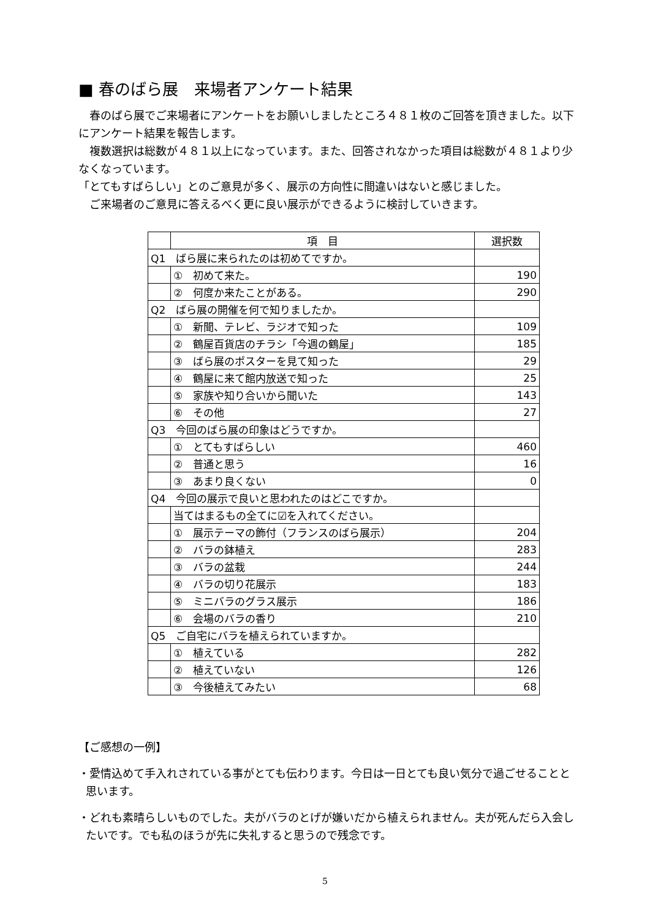■ 春のばら展　来場者アンケート結果
　春のばら展でご来場者にアンケートをお願いしましたところ４８１枚のご回答を頂きました。以下にアンケート結果を報告します。
　複数選択は総数が４８１以上になっています。また、回答されなかった項目は総数が４８１より少なくなっています。
「とてもすばらしい」とのご意見が多く、展示の方向性に間違いはないと感じました。
　ご来場者のご意見に答えるべく更に良い展示ができるように検討していきます。
| | 項 目 | 選択数 |
| --- | --- | --- |
| Q1 ばら展に来られたのは初めてですか。 | | |
| | ① 初めて来た。 | 190 |
| | ② 何度か来たことがある。 | 290 |
| Q2 ばら展の開催を何で知りましたか。 | | |
| | ① 新聞、テレビ、ラジオで知った | 109 |
| | ② 鶴屋百貨店のチラシ「今週の鶴屋」 | 185 |
| | ③ ばら展のポスターを見て知った | 29 |
| | ④ 鶴屋に来て館内放送で知った | 25 |
| | ⑤ 家族や知り合いから聞いた | 143 |
| | ⑥ その他 | 27 |
| Q3 今回のばら展の印象はどうですか。 | | |
| | ① とてもすばらしい | 460 |
| | ② 普通と思う | 16 |
| | ③ あまり良くない | 0 |
| Q4 今回の展示で良いと思われたのはどこですか。 | | |
| | 当てはまるもの全てに☑を入れてください。 | |
| | ① 展示テーマの飾付（フランスのばら展示） | 204 |
| | ② バラの鉢植え | 283 |
| | ③ バラの盆栽 | 244 |
| | ④ バラの切り花展示 | 183 |
| | ⑤ ミニバラのグラス展示 | 186 |
| | ⑥ 会場のバラの香り | 210 |
| Q5 ご自宅にバラを植えられていますか。 | | |
| | ① 植えている | 282 |
| | ② 植えていない | 126 |
| | ③ 今後植えてみたい | 68 |
【ご感想の一例】
・愛情込めて手入れされている事がとても伝わります。今日は一日とても良い気分で過ごせることと思います。
・どれも素晴らしいものでした。夫がバラのとげが嫌いだから植えられません。夫が死んだら入会したいです。でも私のほうが先に失礼すると思うので残念です。
5